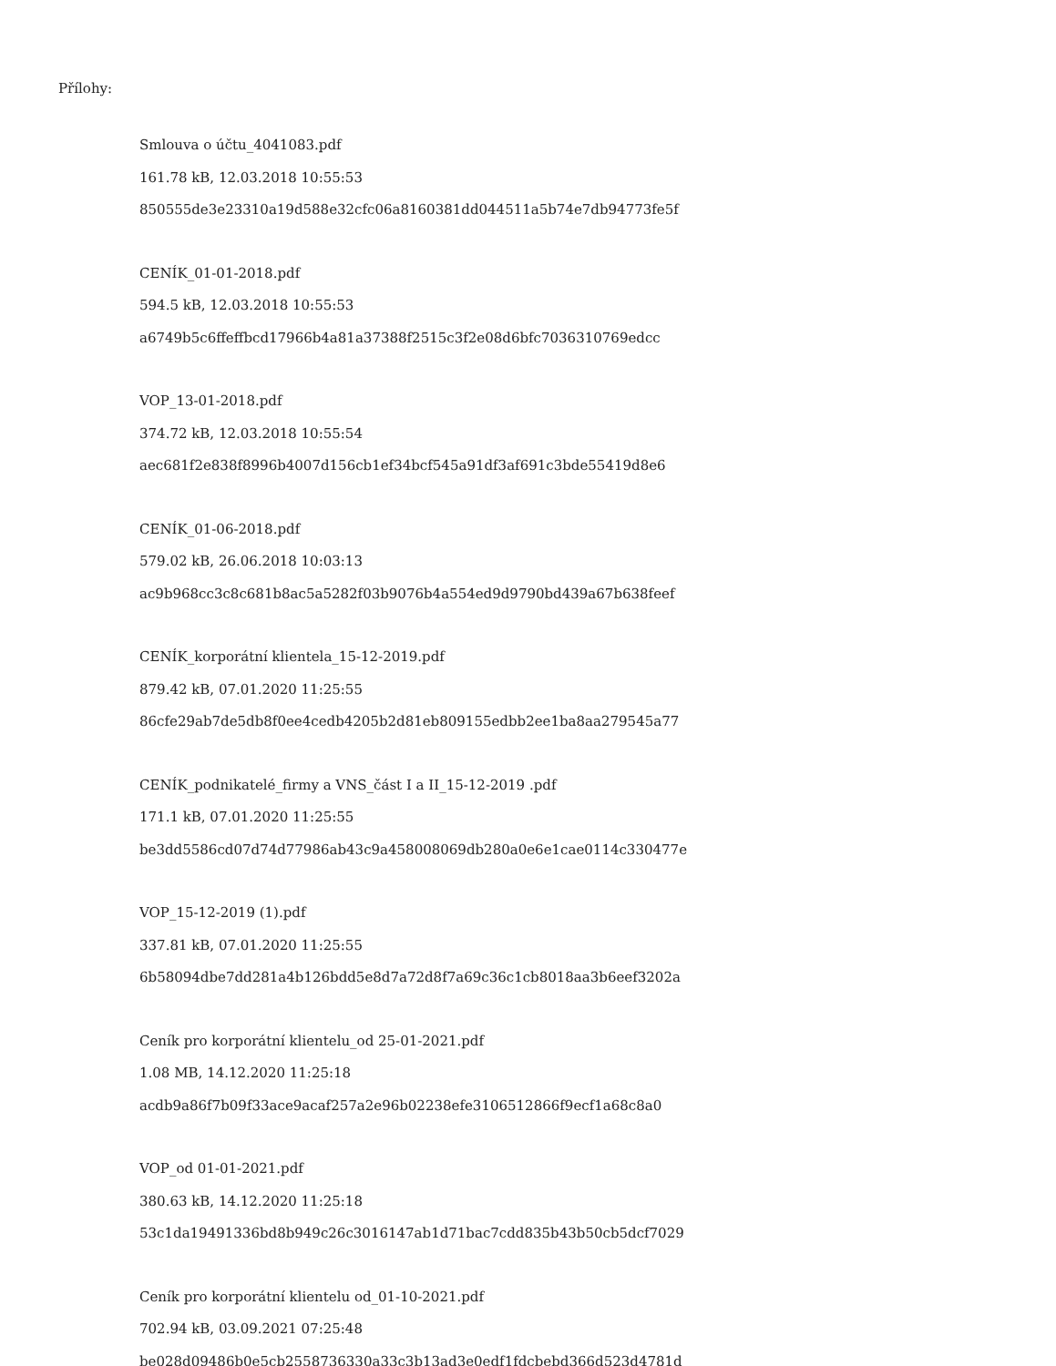Přílohy:
Smlouva o účtu_4041083.pdf
161.78 kB, 12.03.2018 10:55:53
850555de3e23310a19d588e32cfc06a8160381dd044511a5b74e7db94773fe5f
CENÍK_01-01-2018.pdf
594.5 kB, 12.03.2018 10:55:53
a6749b5c6ffeffbcd17966b4a81a37388f2515c3f2e08d6bfc7036310769edcc
VOP_13-01-2018.pdf
374.72 kB, 12.03.2018 10:55:54
aec681f2e838f8996b4007d156cb1ef34bcf545a91df3af691c3bde55419d8e6
CENÍK_01-06-2018.pdf
579.02 kB, 26.06.2018 10:03:13
ac9b968cc3c8c681b8ac5a5282f03b9076b4a554ed9d9790bd439a67b638feef
CENÍK_korporátní klientela_15-12-2019.pdf
879.42 kB, 07.01.2020 11:25:55
86cfe29ab7de5db8f0ee4cedb4205b2d81eb809155edbb2ee1ba8aa279545a77
CENÍK_podnikatelé_firmy a VNS_část I a II_15-12-2019 .pdf
171.1 kB, 07.01.2020 11:25:55
be3dd5586cd07d74d77986ab43c9a458008069db280a0e6e1cae0114c330477e
VOP_15-12-2019 (1).pdf
337.81 kB, 07.01.2020 11:25:55
6b58094dbe7dd281a4b126bdd5e8d7a72d8f7a69c36c1cb8018aa3b6eef3202a
Ceník pro korporátní klientelu_od 25-01-2021.pdf
1.08 MB, 14.12.2020 11:25:18
acdb9a86f7b09f33ace9acaf257a2e96b02238efe3106512866f9ecf1a68c8a0
VOP_od 01-01-2021.pdf
380.63 kB, 14.12.2020 11:25:18
53c1da19491336bd8b949c26c3016147ab1d71bac7cdd835b43b50cb5dcf7029
Ceník pro korporátní klientelu od_01-10-2021.pdf
702.94 kB, 03.09.2021 07:25:48
be028d09486b0e5cb2558736330a33c3b13ad3e0edf1fdcbebd366d523d4781d